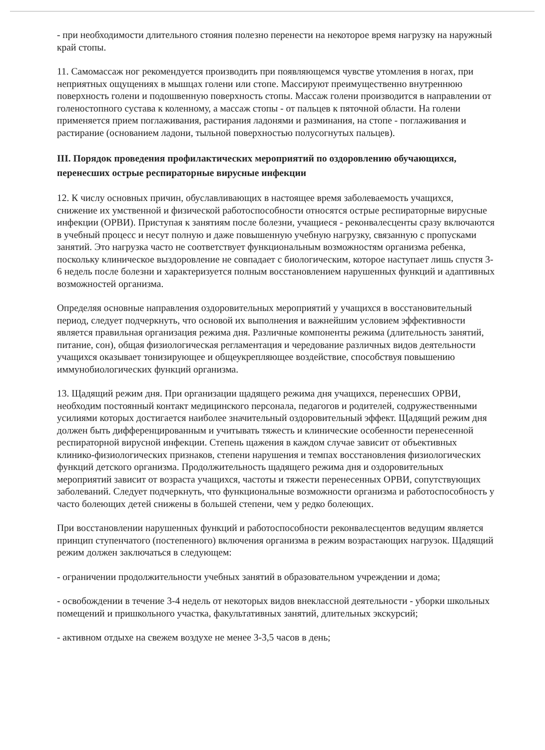- при необходимости длительного стояния полезно перенести на некоторое время нагрузку на наружный край стопы.
11. Самомассаж ног рекомендуется производить при появляющемся чувстве утомления в ногах, при неприятных ощущениях в мышцах голени или стопе. Массируют преимущественно внутреннюю поверхность голени и подошвенную поверхность стопы. Массаж голени производится в направлении от голеностопного сустава к коленному, а массаж стопы - от пальцев к пяточной области. На голени применяется прием поглаживания, растирания ладонями и разминания, на стопе - поглаживания и растирание (основанием ладони, тыльной поверхностью полусогнутых пальцев).
III. Порядок проведения профилактических мероприятий по оздоровлению обучающихся, перенесших острые респираторные вирусные инфекции
12. К числу основных причин, обуславливающих в настоящее время заболеваемость учащихся, снижение их умственной и физической работоспособности относятся острые респираторные вирусные инфекции (ОРВИ). Приступая к занятиям после болезни, учащиеся - реконвалесценты сразу включаются в учебный процесс и несут полную и даже повышенную учебную нагрузку, связанную с пропусками занятий. Это нагрузка часто не соответствует функциональным возможностям организма ребенка, поскольку клиническое выздоровление не совпадает с биологическим, которое наступает лишь спустя 3-6 недель после болезни и характеризуется полным восстановлением нарушенных функций и адаптивных возможностей организма.
Определяя основные направления оздоровительных мероприятий у учащихся в восстановительный период, следует подчеркнуть, что основой их выполнения и важнейшим условием эффективности является правильная организация режима дня. Различные компоненты режима (длительность занятий, питание, сон), общая физиологическая регламентация и чередование различных видов деятельности учащихся оказывает тонизирующее и общеукрепляющее воздействие, способствуя повышению иммунобиологических функций организма.
13. Щадящий режим дня. При организации щадящего режима дня учащихся, перенесших ОРВИ, необходим постоянный контакт медицинского персонала, педагогов и родителей, содружественными усилиями которых достигается наиболее значительный оздоровительный эффект. Щадящий режим дня должен быть дифференцированным и учитывать тяжесть и клинические особенности перенесенной респираторной вирусной инфекции. Степень щажения в каждом случае зависит от объективных клинико-физиологических признаков, степени нарушения и темпах восстановления физиологических функций детского организма. Продолжительность щадящего режима дня и оздоровительных мероприятий зависит от возраста учащихся, частоты и тяжести перенесенных ОРВИ, сопутствующих заболеваний. Следует подчеркнуть, что функциональные возможности организма и работоспособность у часто болеющих детей снижены в большей степени, чем у редко болеющих.
При восстановлении нарушенных функций и работоспособности реконвалесцентов ведущим является принцип ступенчатого (постепенного) включения организма в режим возрастающих нагрузок. Щадящий режим должен заключаться в следующем:
- ограничении продолжительности учебных занятий в образовательном учреждении и дома;
- освобождении в течение 3-4 недель от некоторых видов внеклассной деятельности - уборки школьных помещений и пришкольного участка, факультативных занятий, длительных экскурсий;
- активном отдыхе на свежем воздухе не менее 3-3,5 часов в день;